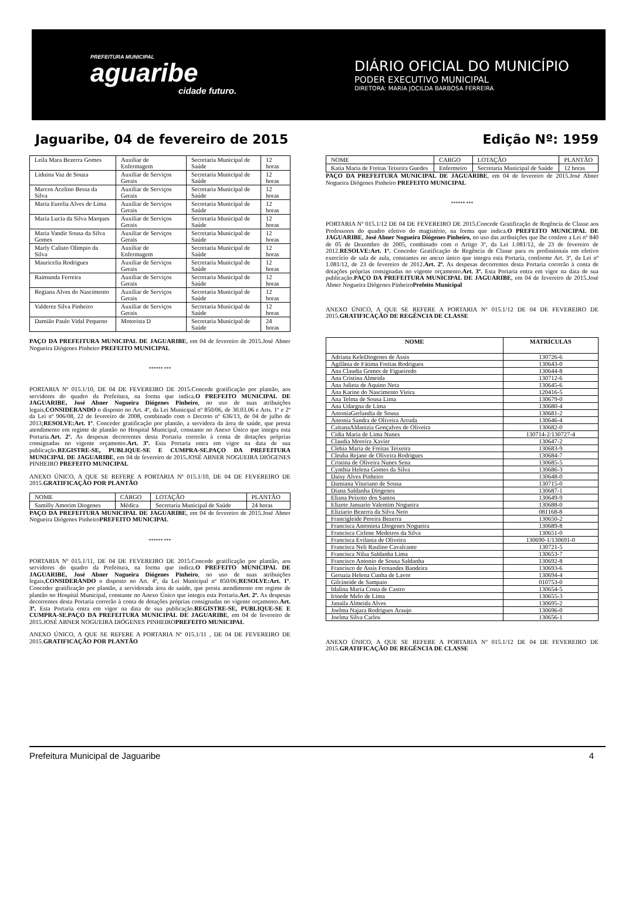PREFEITURA MUNICIPAL
aguaribe
cidade futuro.
DIÁRIO OFICIAL DO MUNICÍPIO
PODER EXECUTIVO MUNICIPAL
DIRETORA: MARIA JOCILDA BARBOSA FERREIRA
Jaguaribe, 04 de fevereiro de 2015 Edição Nº: 1959
| Leila Mara Bezerra Gomes | Auxiliar de Enfermagem | Secretaria Municipal de Saúde | 12 horas |
| Liduina Vaz de Souza | Auxiliar de Serviços Gerais | Secretaria Municipal de Saúde | 12 horas |
| Marcos Acelino Bessa da Silva | Auxiliar de Serviços Gerais | Secretaria Municipal de Saúde | 12 horas |
| Maria Eurelia Alves de Lima | Auxiliar de Serviços Gerais | Secretaria Municipal de Saúde | 12 horas |
| Maria Lucia da Silva Marques | Auxiliar de Serviços Gerais | Secretaria Municipal de Saúde | 12 horas |
| Maria Vandir Sousa da Silva Gomes | Auxiliar de Serviços Gerais | Secretaria Municipal de Saúde | 12 horas |
| Marly Calisto Olimpio da Silva | Auxiliar de Enfermagem | Secretaria Municipal de Saúde | 12 horas |
| Mauricelia Rodrigues | Auxiliar de Serviços Gerais | Secretaria Municipal de Saúde | 12 horas |
| Raimunda Ferreira | Auxiliar de Serviços Gerais | Secretaria Municipal de Saúde | 12 horas |
| Regiana Alves do Nascimento | Auxiliar de Serviços Gerais | Secretaria Municipal de Saúde | 12 horas |
| Valderez Silva Pinheiro | Auxiliar de Serviços Gerais | Secretaria Municipal de Saúde | 12 horas |
| Damião Paulo Vidal Pequeno | Motorista D | Secretaria Municipal de Saúde | 24 horas |
PAÇO DA PREFEITURA MUNICIPAL DE JAGUARIBE, em 04 de fevereiro de 2015.José Abner Nogueira Diógenes Pinheiro PREFEITO MUNICIPAL
****** ***
PORTARIA Nº 015.1/10, DE 04 DE FEVEREIRO DE 2015.Concede gratificação por plantão, aos servidores do quadro da Prefeitura, na forma que indica.O PREFEITO MUNICIPAL DE JAGUARIBE, José Abner Nogueira Diógenes Pinheiro, no uso de suas atribuições legais,CONSIDERANDO o disposto no Art. 4º, da Lei Municipal nº 850/06, de 30.03.06 e Arts. 1º e 2º da Lei nº 906/08, 22 de fevereiro de 2008, combinado com o Decreto nº 636/13, de 04 de julho de 2013;RESOLVE:Art. 1º. Conceder gratificação por plantão, a servidora da área de saúde, que presta atendimento em regime de plantão no Hospital Municipal, constante no Anexo Único que integra esta Portaria.Art. 2º. As despesas decorrentes desta Portaria correrão à conta de dotações próprias consignadas no vigente orçamento.Art. 3º. Esta Portaria entra em vigor na data de sua publicação.REGISTRE-SE, PUBLIQUE-SE E CUMPRA-SE.PAÇO DA PREFEITURA MUNICIPAL DE JAGUARIBE, em 04 de fevereiro de 2015.JOSÉ ABNER NOGUEIRA DIÓGENES PINHEIRO PREFEITO MUNICIPAL
ANEXO ÚNICO, A QUE SE REFERE A PORTARIA Nº 015.1/10, DE 04 DE FEVEREIRO DE 2015.GRATIFICAÇÃO POR PLANTÃO
| NOME | CARGO | LOTAÇÃO | PLANTÃO |
| Samilly Amorim Diogenes | Médica | Secretaria Municipal de Saúde | 24 horas |
PAÇO DA PREFEITURA MUNICIPAL DE JAGUARIBE, em 04 de fevereiro de 2015.José Abner Nogueira Diógenes PinheiroPREFEITO MUNICIPAL
****** ***
PORTARIA Nº 015.1/11, DE 04 DE FEVEREIRO DE 2015.Concede gratificação por plantão, aos servidores do quadro da Prefeitura, na forma que indica.O PREFEITO MUNICIPAL DE JAGUARIBE, José Abner Nogueira Diógenes Pinheiro, no uso de suas atribuições legais,CONSIDERANDO o disposto no Art. 4º, da Lei Municipal nº 850/06;RESOLVE:Art. 1º. Conceder gratificação por plantão, a servidorada área de saúde, que presta atendimento em regime de plantão no Hospital Municipal, constante no Anexo Único que integra esta Portaria.Art. 2º. As despesas decorrentes desta Portaria correrão à conta de dotações próprias consignadas no vigente orçamento.Art. 3º. Esta Portaria entra em vigor na data de sua publicação.REGISTRE-SE, PUBLIQUE-SE E CUMPRA-SE.PAÇO DA PREFEITURA MUNICIPAL DE JAGUARIBE, em 04 de fevereiro de 2015.JOSÉ ABNER NOGUEIRA DIÓGENES PINHEIROPREFEITO MUNICIPAL
ANEXO ÚNICO, A QUE SE REFERE A PORTARIA Nº 015.1/11 , DE 04 DE FEVEREIRO DE 2015.GRATIFICAÇÃO POR PLANTÃO
| NOME | CARGO | LOTAÇÃO | PLANTÃO |
| Katia Maria de Freitas Teixeira Guedes | Enfermeiro | Secretaria Municipal de Saúde | 12 horas |
PAÇO DA PREFEITURA MUNICIPAL DE JAGUARIBE, em 04 de fevereiro de 2015.José Abner Nogueira Diógenes Pinheiro PREFEITO MUNICIPAL
****** ***
PORTARIA Nº 015.1/12 DE 04 DE FEVEREIRO DE 2015.Concede Gratificação de Regência de Classe aos Professores do quadro efetivo do magistério, na forma que indica.O PREFEITO MUNICIPAL DE JAGUARIBE, José Abner Nogueira Diógenes Pinheiro, no uso das atribuições que lhe confere a Lei nº 840 de 05 de Dezembro de 2005, combinado com o Artigo 3º, da Lei 1.081/12, de 23 de fevereiro de 2012.RESOLVE:Art. 1º. Conceder Gratificação de Regência de Classe para os profissionais em efetivo exercício de sala de aula, constantes no anexo único que integra esta Portaria, conforme Art. 3º, da Lei nº 1.081/12, de 23 de fevereiro de 2012.Art. 2º. As despesas decorrentes desta Portaria correrão à conta de dotações próprias consignadas no vigente orçamento.Art. 3º. Esta Portaria entra em vigor na data de sua publicação.PAÇO DA PREFEITURA MUNICIPAL DE JAGUARIBE, em 04 de fevereiro de 2015.José Abner Nogueira Diógenes PinheiroPrefeito Municipal
ANEXO ÚNICO, A QUE SE REFERE A PORTARIA Nº 015.1/12 DE 04 DE FEVEREIRO DE 2015.GRATIFICAÇÃO DE REGÊNCIA DE CLASSE
| NOME | MATRÍCULAS |
| --- | --- |
| Adriana KeleDiogenes de Assis | 130726-6 |
| Agilânia de Fátima Freitas Rodrigues | 130643-0 |
| Ana Claudia Gomes de Figueiredo | 130644-8 |
| Ana Cristina Almeida | 130712-6 |
| Ana Julieta de Aquino Neta | 130645-6 |
| Ana Karine do Nascimento Vieira | 120416-5 |
| Ana Telma de Sousa Lima | 130679-0 |
| Ana Udargna de Lima | 130680-4 |
| AntoniaGerlandia de Sousa | 130681-2 |
| Antonia Sandra de Oliveira Arruda | 130646-4 |
| CaitanaAldanizia Gonçalves de Oliveira | 130682-0 |
| Cidia Maria de Lima Nunes | 130714-2/130727-4 |
| Claudia Moreira Xavier | 130647-2 |
| Clebia Maria de Freitas Teixeira | 130683-9 |
| Cleuba Rejane de Oliveira Rodrigues | 130684-7 |
| Cristina de Oliveira Nunes Sena | 130685-5 |
| Cynthia Helena Gomes da Silva | 130686-3 |
| Daisy Alves Pinheiro | 130648-0 |
| Damiana Vituriano de Sousa | 130715-0 |
| Diana Saldanha Diogenes | 130687-1 |
| Eliana Peixoto dos Santos | 130649-9 |
| Elizete Januario Valentim Nogueira | 130688-0 |
| Eliziario Bezerra da Silva Neto | 081168-8 |
| Francigleide Pereira Bezerra | 130650-2 |
| Francisca Antonieta Diogenes Nogueira | 130689-8 |
| Francisca Cirlene Medeiros da Silva | 130651-0 |
| Francisca Evilania de Oliveira | 130690-1/130691-0 |
| Francisca Neli Raulino Cavalcante | 130721-5 |
| Francisca Nilsa Saldanha Lima | 130653-7 |
| Francisco Antonio de Sousa Saldanha | 130692-8 |
| Francisco de Assis Fernandes Bandeira | 130693-6 |
| Geruzia Helena Cunha de Lavor | 130694-4 |
| Gilcineide de Sampaio | 010753-0 |
| Idalina Maria Costa de Castro | 130654-5 |
| Irinede Melo de Lima | 130655-3 |
| Janaila Almeida Alves | 130695-2 |
| Joelma Najara Rodrigues Araujo | 130696-0 |
| Joelma Silva Carlos | 130656-1 |
ANEXO ÚNICO, A QUE SE REFERE A PORTARIA Nº 015.1/12 DE 04 DE FEVEREIRO DE 2015.GRATIFICAÇÃO DE REGÊNCIA DE CLASSE
Prefeitura Municipal de Jaguaribe 4